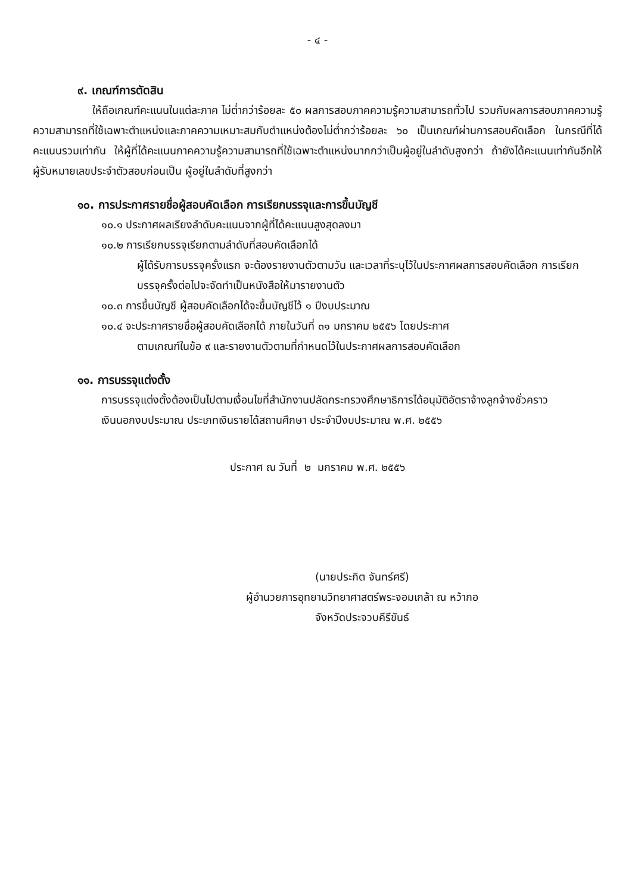- ๔ -
๙. เกณฑ์การตัดสิน
ให้ถือเกณฑ์คะแนนในแต่ละภาค ไม่ต่ำกว่าร้อยละ ๕๐ ผลการสอบภาคความรู้ความสามารถทั่วไป รวมกับผลการสอบภาคความรู้ความสามารถที่ใช้เฉพาะตำแหน่งและภาคความเหมาะสมกับตำแหน่งต้องไม่ต่ำกว่าร้อยละ ๖๐ เป็นเกณฑ์ผ่านการสอบคัดเลือก ในกรณีที่ได้คะแนนรวมเท่ากัน ให้ผู้ที่ได้คะแนนภาคความรู้ความสามารถที่ใช้เฉพาะตำแหน่งมากกว่าเป็นผู้อยู่ในลำดับสูงกว่า ถ้ายังได้คะแนนเท่ากันอีกให้ผู้รับหมายเลขประจำตัวสอบก่อนเป็น ผู้อยู่ในลำดับที่สูงกว่า
๑๐. การประกาศรายชื่อผู้สอบคัดเลือก การเรียกบรรจุและการขึ้นบัญชี
๑๐.๑ ประกาศผลเรียงลำดับคะแนนจากผู้ที่ได้คะแนนสูงสุดลงมา
๑๐.๒ การเรียกบรรจุเรียกตามลำดับที่สอบคัดเลือกได้
ผู้ได้รับการบรรจุครั้งแรก จะต้องรายงานตัวตามวัน และเวลาที่ระบุไว้ในประกาศผลการสอบคัดเลือก การเรียกบรรจุครั้งต่อไปจะจัดทำเป็นหนังสือให้มารายงานตัว
๑๐.๓ การขึ้นบัญชี ผู้สอบคัดเลือกได้จะขึ้นบัญชีไว้ ๑ ปีงบประมาณ
๑๐.๔ จะประกาศรายชื่อผู้สอบคัดเลือกได้ ภายในวันที่ ๓๑ มกราคม ๒๕๕๖ โดยประกาศ
ตามเกณฑ์ในข้อ ๙ และรายงานตัวตามที่กำหนดไว้ในประกาศผลการสอบคัดเลือก
๑๑. การบรรจุแต่งตั้ง
การบรรจุแต่งตั้งต้องเป็นไปตามเงื่อนไขที่สำนักงานปลัดกระทรวงศึกษาธิการได้อนุมัติอัตราจ้างลูกจ้างชั่วคราวเงินนอกงบประมาณ ประเภทเงินรายได้สถานศึกษา ประจำปีงบประมาณ พ.ศ. ๒๕๕๖
ประกาศ ณ วันที่ ๒ มกราคม พ.ศ. ๒๕๕๖
(นายประกิต จันทร์ศรี)
ผู้อำนวยการอุทยานวิทยาศาสตร์พระจอมเกล้า ณ หว้ากอ
จังหวัดประจวบคีรีขันธ์